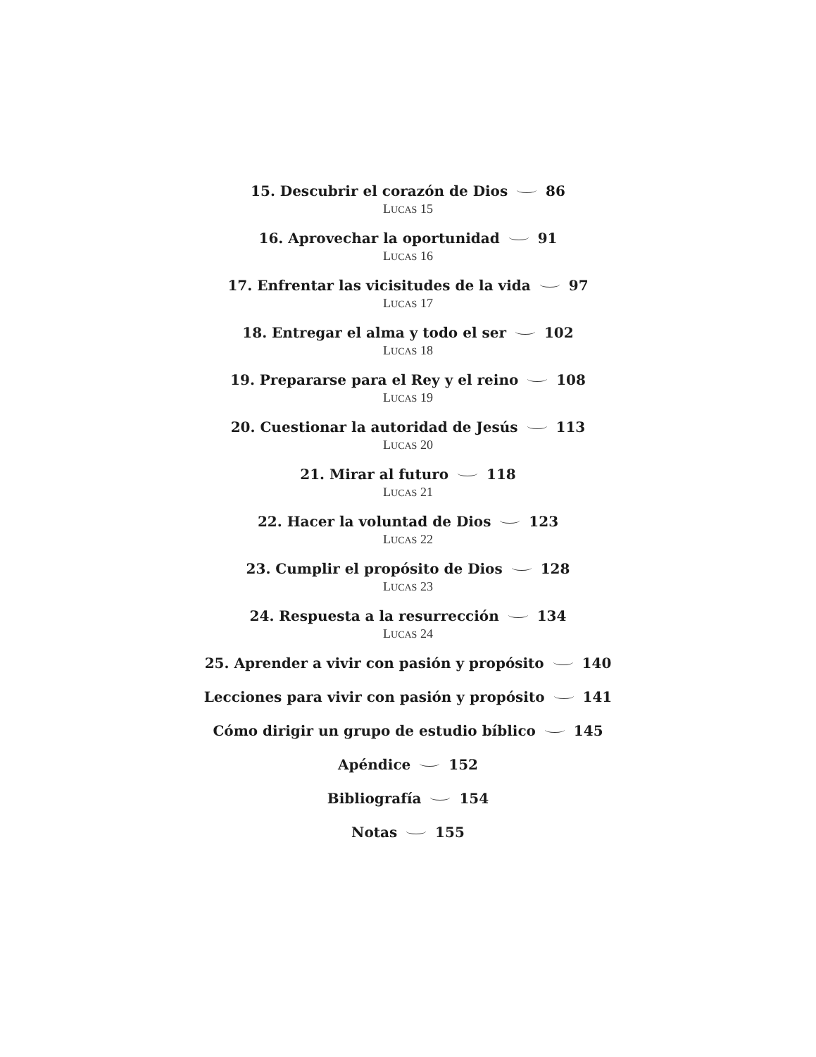15. Descubrir el corazón de Dios 86
LUCAS 15
16. Aprovechar la oportunidad 91
LUCAS 16
17. Enfrentar las vicisitudes de la vida 97
LUCAS 17
18. Entregar el alma y todo el ser 102
LUCAS 18
19. Prepararse para el Rey y el reino 108
LUCAS 19
20. Cuestionar la autoridad de Jesús 113
LUCAS 20
21. Mirar al futuro 118
LUCAS 21
22. Hacer la voluntad de Dios 123
LUCAS 22
23. Cumplir el propósito de Dios 128
LUCAS 23
24. Respuesta a la resurrección 134
LUCAS 24
25. Aprender a vivir con pasión y propósito 140
Lecciones para vivir con pasión y propósito 141
Cómo dirigir un grupo de estudio bíblico 145
Apéndice 152
Bibliografía 154
Notas 155